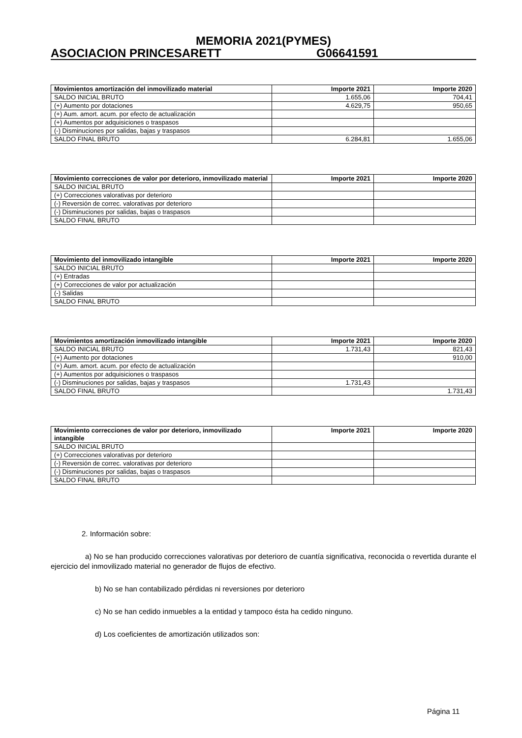MEMORIA 2021(PYMES)
ASOCIACION PRINCESARETT G06641591
| Movimientos amortización del inmovilizado material | Importe 2021 | Importe 2020 |
| --- | --- | --- |
| SALDO INICIAL BRUTO | 1.655,06 | 704,41 |
| (+) Aumento por dotaciones | 4.629,75 | 950,65 |
| (+) Aum. amort. acum. por efecto de actualización | | |
| (+) Aumentos por adquisiciones o traspasos | | |
| (-) Disminuciones por salidas, bajas y traspasos | | |
| SALDO FINAL BRUTO | 6.284,81 | 1.655,06 |
| Movimiento correcciones de valor por deterioro, inmovilizado material | Importe 2021 | Importe 2020 |
| --- | --- | --- |
| SALDO INICIAL BRUTO | | |
| (+) Correcciones valorativas por deterioro | | |
| (-) Reversión de correc. valorativas por deterioro | | |
| (-) Disminuciones por salidas, bajas o traspasos | | |
| SALDO FINAL BRUTO | | |
| Movimiento del inmovilizado intangible | Importe 2021 | Importe 2020 |
| --- | --- | --- |
| SALDO INICIAL BRUTO | | |
| (+) Entradas | | |
| (+) Correcciones de valor por actualización | | |
| (-) Salidas | | |
| SALDO FINAL BRUTO | | |
| Movimientos amortización inmovilizado intangible | Importe 2021 | Importe 2020 |
| --- | --- | --- |
| SALDO INICIAL BRUTO | 1.731,43 | 821,43 |
| (+) Aumento por dotaciones | | 910,00 |
| (+) Aum. amort. acum. por efecto de actualización | | |
| (+) Aumentos por adquisiciones o traspasos | | |
| (-) Disminuciones por salidas, bajas y traspasos | 1.731,43 | |
| SALDO FINAL BRUTO | | 1.731,43 |
| Movimiento correcciones de valor por deterioro, inmovilizado intangible | Importe 2021 | Importe 2020 |
| --- | --- | --- |
| SALDO INICIAL BRUTO | | |
| (+) Correcciones valorativas por deterioro | | |
| (-) Reversión de correc. valorativas por deterioro | | |
| (-) Disminuciones por salidas, bajas o traspasos | | |
| SALDO FINAL BRUTO | | |
2. Información sobre:
a) No se han producido correcciones valorativas por deterioro de cuantía significativa, reconocida o revertida durante el ejercicio del inmovilizado material no generador de flujos de efectivo.
b) No se han contabilizado pérdidas ni reversiones por deterioro
c) No se han cedido inmuebles a la entidad y tampoco ésta ha cedido ninguno.
d) Los coeficientes de amortización utilizados son:
Página 11